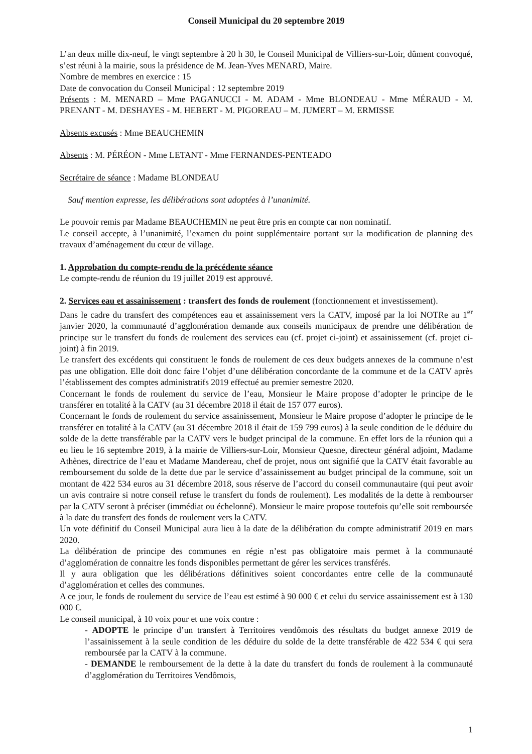Conseil Municipal du 20 septembre 2019
L’an deux mille dix-neuf, le vingt septembre à 20 h 30, le Conseil Municipal de Villiers-sur-Loir, dûment convoqué, s’est réuni à la mairie, sous la présidence de M. Jean-Yves MENARD, Maire.
Nombre de membres en exercice : 15
Date de convocation du Conseil Municipal : 12 septembre 2019
Présents : M. MENARD – Mme PAGANUCCI - M. ADAM - Mme BLONDEAU - Mme MÉRAUD - M. PRENANT - M. DESHAYES - M. HEBERT - M. PIGOREAU – M. JUMERT – M. ERMISSE
Absents excusés : Mme BEAUCHEMIN
Absents : M. PÉRÉON - Mme LETANT - Mme FERNANDES-PENTEADO
Secrétaire de séance : Madame BLONDEAU
Sauf mention expresse, les délibérations sont adoptées à l’unanimité.
Le pouvoir remis par Madame BEAUCHEMIN ne peut être pris en compte car non nominatif.
Le conseil accepte, à l’unanimité, l’examen du point supplémentaire portant sur la modification de planning des travaux d’aménagement du cœur de village.
1. Approbation du compte-rendu de la précédente séance
Le compte-rendu de réunion du 19 juillet 2019 est approuvé.
2. Services eau et assainissement : transfert des fonds de roulement (fonctionnement et investissement).
Dans le cadre du transfert des compétences eau et assainissement vers la CATV, imposé par la loi NOTRe au 1<sup>er</sup> janvier 2020, la communauté d’agglomération demande aux conseils municipaux de prendre une délibération de principe sur le transfert du fonds de roulement des services eau (cf. projet ci-joint) et assainissement (cf. projet ci-joint) à fin 2019.
Le transfert des excédents qui constituent le fonds de roulement de ces deux budgets annexes de la commune n’est pas une obligation. Elle doit donc faire l’objet d’une délibération concordante de la commune et de la CATV après l’établissement des comptes administratifs 2019 effectué au premier semestre 2020.
Concernant le fonds de roulement du service de l’eau, Monsieur le Maire propose d’adopter le principe de le transférer en totalité à la CATV (au 31 décembre 2018 il était de 157 077 euros).
Concernant le fonds de roulement du service assainissement, Monsieur le Maire propose d’adopter le principe de le transférer en totalité à la CATV (au 31 décembre 2018 il était de 159 799 euros) à la seule condition de le déduire du solde de la dette transférable par la CATV vers le budget principal de la commune. En effet lors de la réunion qui a eu lieu le 16 septembre 2019, à la mairie de Villiers-sur-Loir, Monsieur Quesne, directeur général adjoint, Madame Athènes, directrice de l’eau et Madame Mandereau, chef de projet, nous ont signifié que la CATV était favorable au remboursement du solde de la dette due par le service d’assainissement au budget principal de la commune, soit un montant de 422 534 euros au 31 décembre 2018, sous réserve de l’accord du conseil communautaire (qui peut avoir un avis contraire si notre conseil refuse le transfert du fonds de roulement). Les modalités de la dette à rembourser par la CATV seront à préciser (immédiat ou échelonné). Monsieur le maire propose toutefois qu’elle soit remboursée à la date du transfert des fonds de roulement vers la CATV.
Un vote définitif du Conseil Municipal aura lieu à la date de la délibération du compte administratif 2019 en mars 2020.
La délibération de principe des communes en régie n’est pas obligatoire mais permet à la communauté d’agglomération de connaitre les fonds disponibles permettant de gérer les services transférés.
Il y aura obligation que les délibérations définitives soient concordantes entre celle de la communauté d’agglomération et celles des communes.
A ce jour, le fonds de roulement du service de l’eau est estimé à 90 000 € et celui du service assainissement est à 130 000 €.
Le conseil municipal, à 10 voix pour et une voix contre :
- ADOPTE le principe d’un transfert à Territoires vendômois des résultats du budget annexe 2019 de l’assainissement à la seule condition de les déduire du solde de la dette transférable de 422 534 € qui sera remboursée par la CATV à la commune.
- DEMANDE le remboursement de la dette à la date du transfert du fonds de roulement à la communauté d’agglomération du Territoires Vendômois,
1